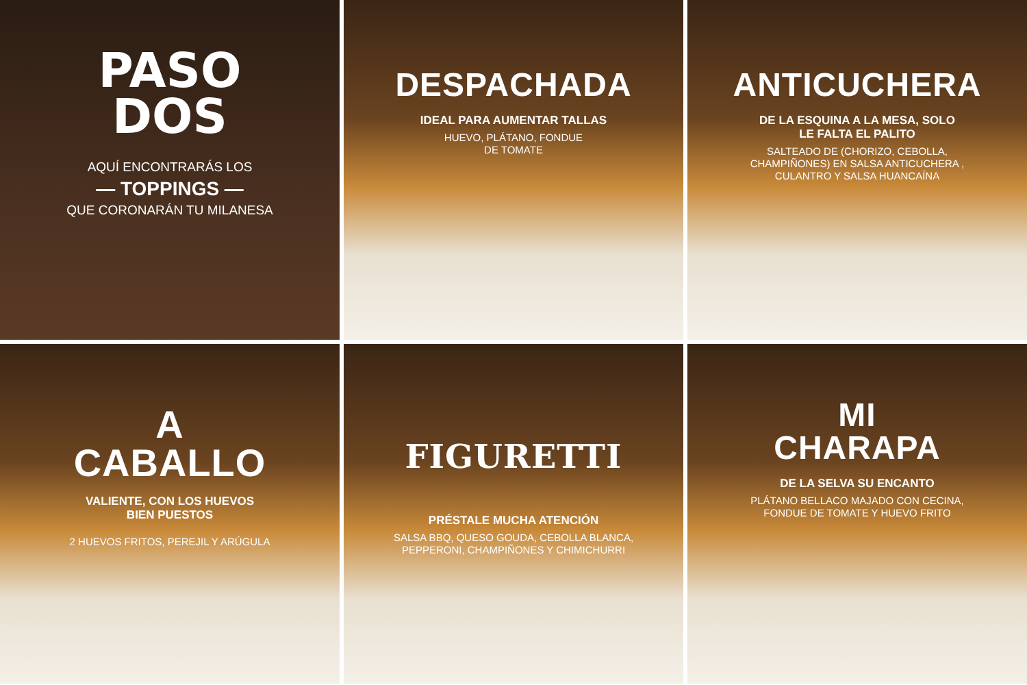PASO
DOS
AQUÍ ENCONTRARÁS LOS
— TOPPINGS —
QUE CORONARÁN TU MILANESA
DESPACHADA
IDEAL PARA AUMENTAR TALLAS
HUEVO, PLÁTANO, FONDUE
DE TOMATE
ANTICUCHERA
DE LA ESQUINA A LA MESA, SOLO
LE FALTA EL PALITO
SALTEADO DE (CHORIZO, CEBOLLA, CHAMPIÑONES) EN SALSA ANTICUCHERA , CULANTRO Y SALSA HUANCAÍNA
A
CABALLO
VALIENTE, CON LOS HUEVOS
BIEN PUESTOS
2 HUEVOS FRITOS, PEREJIL Y ARÚGULA
FIGURETTI
PRÉSTALE MUCHA ATENCIÓN
SALSA BBQ, QUESO GOUDA, CEBOLLA BLANCA, PEPPERONI, CHAMPIÑONES Y CHIMICHURRI
MI
CHARAPA
DE LA SELVA SU ENCANTO
PLÁTANO BELLACO MAJADO CON CECINA, FONDUE DE TOMATE Y HUEVO FRITO